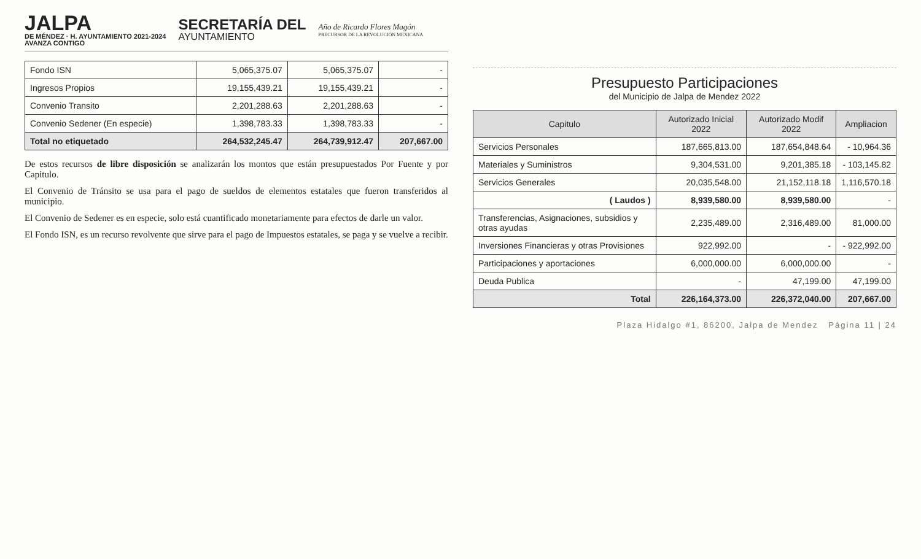JALPA
DE MÉNDEZ · H. AYUNTAMIENTO 2021-2024
AVANZA CONTIGO
SECRETARÍA DEL
AYUNTAMIENTO
Año de Ricardo Flores Magón
PRECURSOR DE LA REVOLUCIÓN MEXICANA
| Fondo ISN | 5,065,375.07 | 5,065,375.07 | - |
| Ingresos Propios | 19,155,439.21 | 19,155,439.21 | - |
| Convenio Transito | 2,201,288.63 | 2,201,288.63 | - |
| Convenio Sedener (En especie) | 1,398,783.33 | 1,398,783.33 | - |
| Total no etiquetado | 264,532,245.47 | 264,739,912.47 | 207,667.00 |
De estos recursos de libre disposición se analizarán los montos que están presupuestados Por Fuente y por Capitulo.
El Convenio de Tránsito se usa para el pago de sueldos de elementos estatales que fueron transferidos al municipio.
El Convenio de Sedener es en especie, solo está cuantificado monetariamente para efectos de darle un valor.
El Fondo ISN, es un recurso revolvente que sirve para el pago de Impuestos estatales, se paga y se vuelve a recibir.
Presupuesto Participaciones
del Municipio de Jalpa de Mendez 2022
| Capitulo | Autorizado Inicial 2022 | Autorizado Modif 2022 | Ampliacion |
| --- | --- | --- | --- |
| Servicios Personales | 187,665,813.00 | 187,654,848.64 | - 10,964.36 |
| Materiales y Suministros | 9,304,531.00 | 9,201,385.18 | - 103,145.82 |
| Servicios Generales | 20,035,548.00 | 21,152,118.18 | 1,116,570.18 |
| ( Laudos ) | 8,939,580.00 | 8,939,580.00 | - |
| Transferencias, Asignaciones, subsidios y otras ayudas | 2,235,489.00 | 2,316,489.00 | 81,000.00 |
| Inversiones Financieras y otras Provisiones | 922,992.00 | - | - 922,992.00 |
| Participaciones y aportaciones | 6,000,000.00 | 6,000,000.00 | - |
| Deuda Publica | - | 47,199.00 | 47,199.00 |
| Total | 226,164,373.00 | 226,372,040.00 | 207,667.00 |
Plaza Hidalgo #1, 86200, Jalpa de Mendez Página 11 | 24